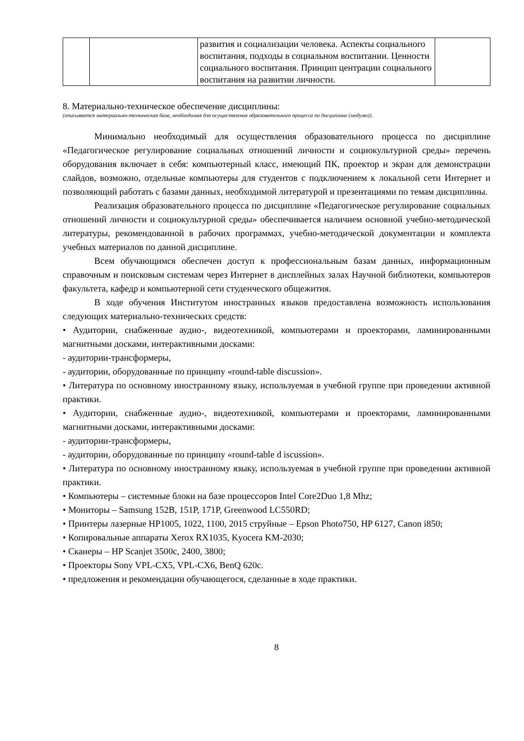| | | развития и социализации человека. Аспекты социального воспитания, подходы в социальном воспитании. Ценности социального воспитания. Принцип центрации социального воспитания на развитии личности. | |
8. Материально-техническое обеспечение дисциплины:
(описывается материально-техническая база, необходимая для осуществления образовательного процесса по дисциплине (модулю)).
Минимально необходимый для осуществления образовательного процесса по дисциплине «Педагогическое регулирование социальных отношений личности и социокультурной среды» перечень оборудования включает в себя: компьютерный класс, имеющий ПК, проектор и экран для демонстрации слайдов, возможно, отдельные компьютеры для студентов с подключением к локальной сети Интернет и позволяющий работать с базами данных, необходимой литературой и презентациями по темам дисциплины.
Реализация образовательного процесса по дисциплине «Педагогическое регулирование социальных отношений личности и социокультурной среды» обеспечивается наличием основной учебно-методической литературы, рекомендованной в рабочих программах, учебно-методической документации и комплекта учебных материалов по данной дисциплине.
Всем обучающимся обеспечен доступ к профессиональным базам данных, информационным справочным и поисковым системам через Интернет в дисплейных залах Научной библиотеки, компьютеров факультета, кафедр и компьютерной сети студенческого общежития.
В ходе обучения Институтом иностранных языков предоставлена возможность использования следующих материально-технических средств:
• Аудитории, снабженные аудио-, видеотехникой, компьютерами и проекторами, ламинированными магнитными досками, интерактивными досками:
- аудитории-трансформеры,
- аудитории, оборудованные по принципу «round-table discussion».
• Литература по основному иностранному языку, используемая в учебной группе при проведении активной практики.
• Аудитории, снабженные аудио-, видеотехникой, компьютерами и проекторами, ламинированными магнитными досками, интерактивными досками:
- аудитории-трансформеры,
- аудитории, оборудованные по принципу «round-table d iscussion».
• Литература по основному иностранному языку, используемая в учебной группе при проведении активной практики.
• Компьютеры – системные блоки на базе процессоров Intel Core2Duo 1,8 Mhz;
• Мониторы – Samsung 152B, 151P, 171P, Greenwood LC550RD;
• Принтеры лазерные HP1005, 1022, 1100, 2015 струйные – Epson Photo750, HP 6127, Canon i850;
• Копировальные аппараты Xerox RX1035, Kyocera KM-2030;
• Сканеры – HP Scanjet 3500c, 2400, 3800;
• Проекторы Sony VPL-CX5, VPL-CX6, BenQ 620c.
• предложения и рекомендации обучающегося, сделанные в ходе практики.
8